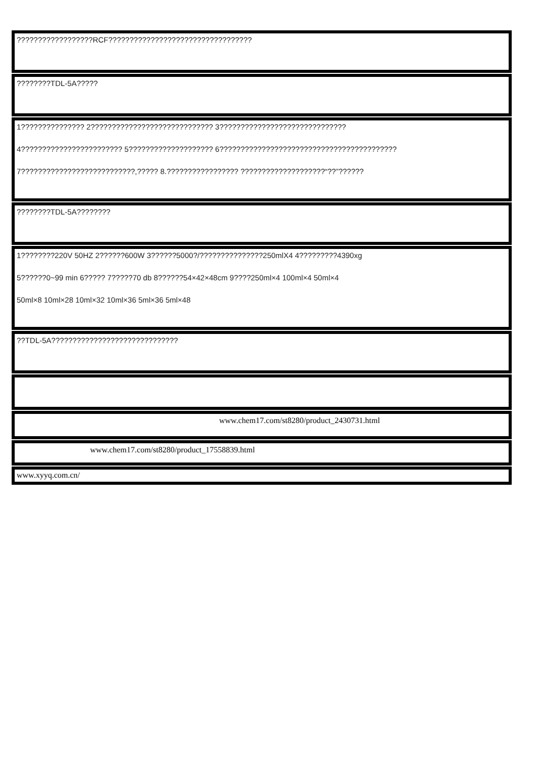??????????????????RCF??????????????????????????????????
????????TDL-5A?????
1??????????????? 2????????????????????????????? 3??????????????????????????????
4???????????????????????? 5???????????????????? 6??????????????????????????????????????????
7???????????????????????????,????? 8.????????????????? ????????????????????“??”??????
????????TDL-5A????????
1????????220V 50HZ 2??????600W 3??????5000?/???????????????250mlX4 4?????????4390xg
5??????0~99 min 6????? 7?????70 db 8??????54×42×48cm 9????250ml×4 100ml×4 50ml×4
50ml×8 10ml×28 10ml×32 10ml×36 5ml×36 5ml×48
??TDL-5A??????????????????????????????
www.chem17.com/st8280/product_2430731.html
www.chem17.com/st8280/product_17558839.html
www.xyyq.com.cn/